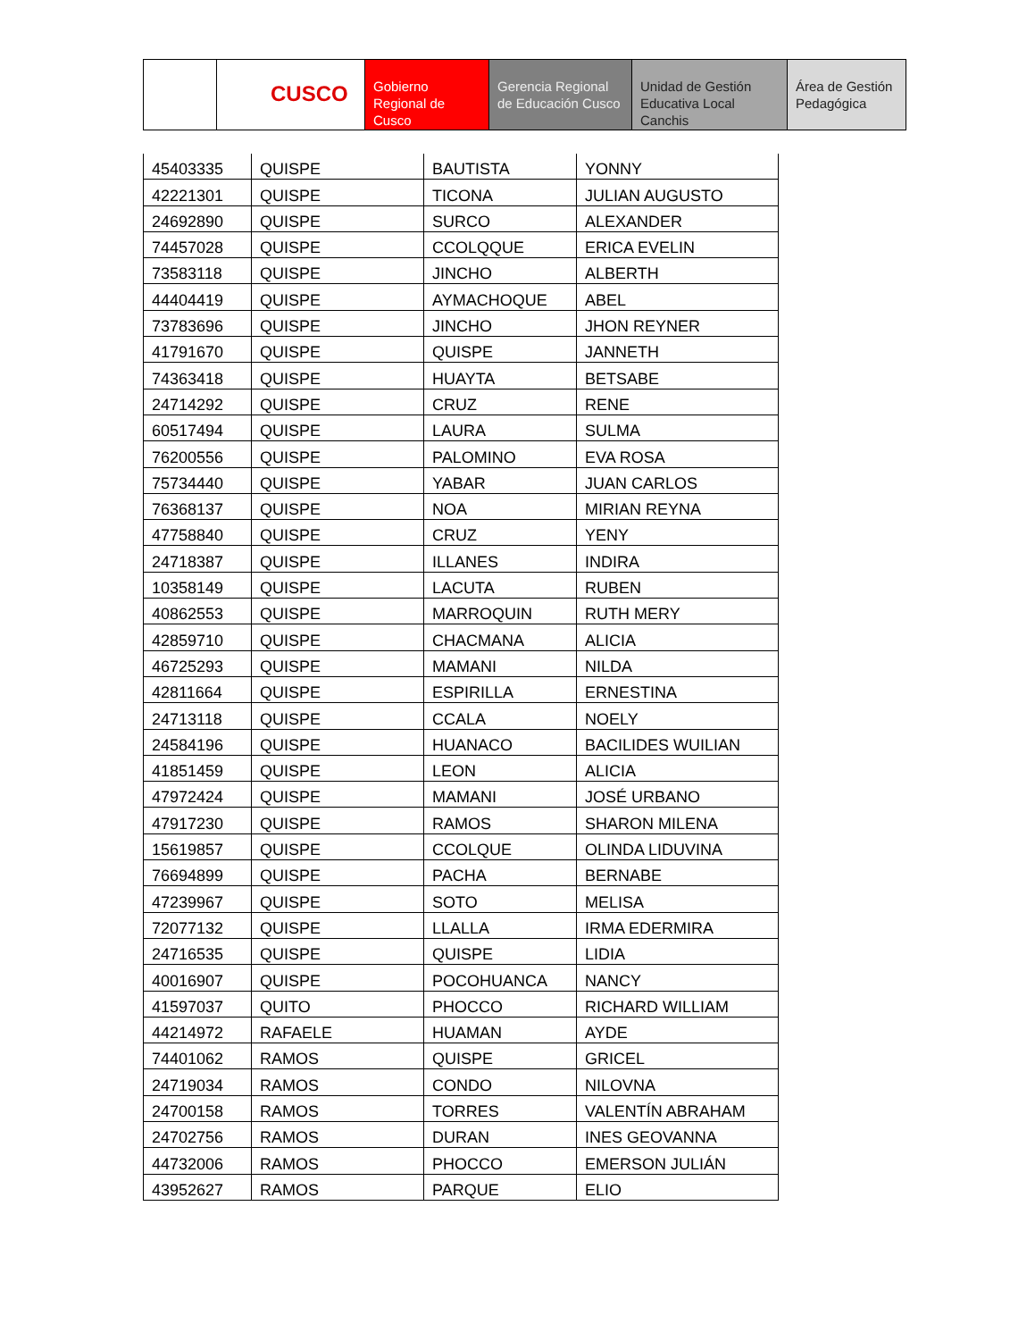CUSCO Gobierno Regional de Cusco
Gerencia Regional de Educación Cusco
Unidad de Gestión Educativa Local Canchis
Área de Gestión Pedagógica
| 45403335 | QUISPE | BAUTISTA | YONNY |
| 42221301 | QUISPE | TICONA | JULIAN AUGUSTO |
| 24692890 | QUISPE | SURCO | ALEXANDER |
| 74457028 | QUISPE | CCOLQQUE | ERICA EVELIN |
| 73583118 | QUISPE | JINCHO | ALBERTH |
| 44404419 | QUISPE | AYMACHOQUE | ABEL |
| 73783696 | QUISPE | JINCHO | JHON REYNER |
| 41791670 | QUISPE | QUISPE | JANNETH |
| 74363418 | QUISPE | HUAYTA | BETSABE |
| 24714292 | QUISPE | CRUZ | RENE |
| 60517494 | QUISPE | LAURA | SULMA |
| 76200556 | QUISPE | PALOMINO | EVA ROSA |
| 75734440 | QUISPE | YABAR | JUAN CARLOS |
| 76368137 | QUISPE | NOA | MIRIAN REYNA |
| 47758840 | QUISPE | CRUZ | YENY |
| 24718387 | QUISPE | ILLANES | INDIRA |
| 10358149 | QUISPE | LACUTA | RUBEN |
| 40862553 | QUISPE | MARROQUIN | RUTH MERY |
| 42859710 | QUISPE | CHACMANA | ALICIA |
| 46725293 | QUISPE | MAMANI | NILDA |
| 42811664 | QUISPE | ESPIRILLA | ERNESTINA |
| 24713118 | QUISPE | CCALA | NOELY |
| 24584196 | QUISPE | HUANACO | BACILIDES WUILIAN |
| 41851459 | QUISPE | LEON | ALICIA |
| 47972424 | QUISPE | MAMANI | JOSÉ URBANO |
| 47917230 | QUISPE | RAMOS | SHARON MILENA |
| 15619857 | QUISPE | CCOLQUE | OLINDA LIDUVINA |
| 76694899 | QUISPE | PACHA | BERNABE |
| 47239967 | QUISPE | SOTO | MELISA |
| 72077132 | QUISPE | LLALLA | IRMA EDERMIRA |
| 24716535 | QUISPE | QUISPE | LIDIA |
| 40016907 | QUISPE | POCOHUANCA | NANCY |
| 41597037 | QUITO | PHOCCO | RICHARD WILLIAM |
| 44214972 | RAFAELE | HUAMAN | AYDE |
| 74401062 | RAMOS | QUISPE | GRICEL |
| 24719034 | RAMOS | CONDO | NILOVNA |
| 24700158 | RAMOS | TORRES | VALENTÍN ABRAHAM |
| 24702756 | RAMOS | DURAN | INES GEOVANNA |
| 44732006 | RAMOS | PHOCCO | EMERSON JULIÁN |
| 43952627 | RAMOS | PARQUE | ELIO |